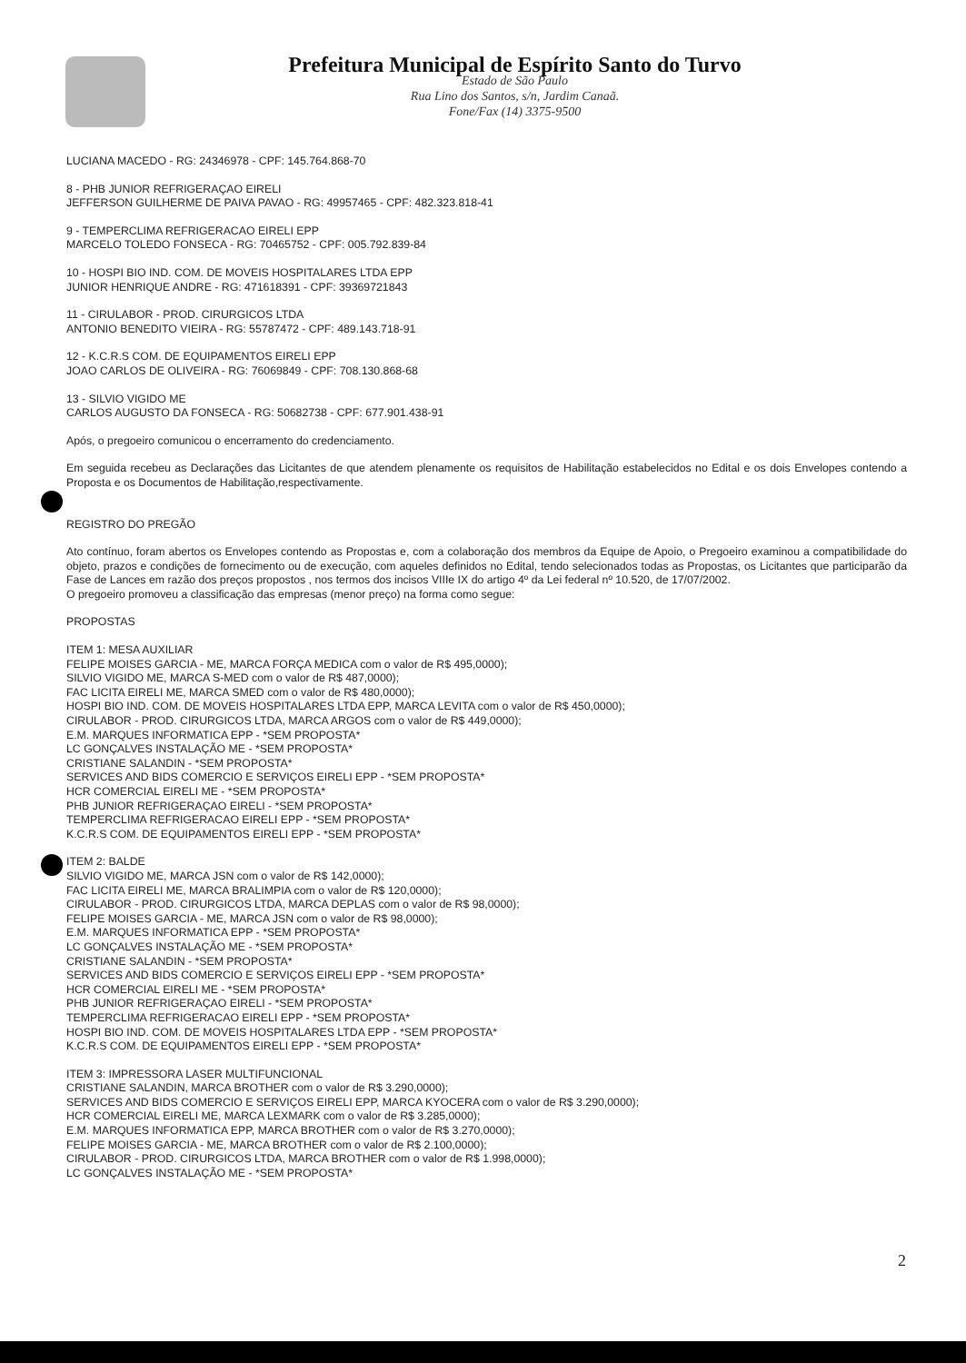Prefeitura Municipal de Espírito Santo do Turvo
Estado de São Paulo
Rua Lino dos Santos, s/n, Jardim Canaã.
Fone/Fax (14) 3375-9500
LUCIANA MACEDO - RG: 24346978 - CPF: 145.764.868-70
8 - PHB JUNIOR REFRIGERAÇAO EIRELI
JEFFERSON GUILHERME DE PAIVA PAVAO - RG: 49957465 - CPF: 482.323.818-41
9 - TEMPERCLIMA REFRIGERACAO EIRELI EPP
MARCELO TOLEDO FONSECA - RG: 70465752 - CPF: 005.792.839-84
10 - HOSPI BIO IND. COM. DE MOVEIS HOSPITALARES LTDA EPP
JUNIOR HENRIQUE ANDRE - RG: 471618391 - CPF: 39369721843
11 - CIRULABOR - PROD. CIRURGICOS LTDA
ANTONIO BENEDITO VIEIRA - RG: 55787472 - CPF: 489.143.718-91
12 - K.C.R.S COM. DE EQUIPAMENTOS EIRELI EPP
JOAO CARLOS DE OLIVEIRA - RG: 76069849 - CPF: 708.130.868-68
13 - SILVIO VIGIDO ME
CARLOS AUGUSTO DA FONSECA - RG: 50682738 - CPF: 677.901.438-91
Após, o pregoeiro comunicou o encerramento do credenciamento.
Em seguida recebeu as Declarações das Licitantes de que atendem plenamente os requisitos de Habilitação estabelecidos no Edital e os dois Envelopes contendo a Proposta e os Documentos de Habilitação,respectivamente.
REGISTRO DO PREGÃO
Ato contínuo, foram abertos os Envelopes contendo as Propostas e, com a colaboração dos membros da Equipe de Apoio, o Pregoeiro examinou a compatibilidade do objeto, prazos e condições de fornecimento ou de execução, com aqueles definidos no Edital, tendo selecionados todas as Propostas, os Licitantes que participarão da Fase de Lances em razão dos preços propostos , nos termos dos incisos VIIIe IX do artigo 4º da Lei federal nº 10.520, de 17/07/2002.
O pregoeiro promoveu a classificação das empresas (menor preço) na forma como segue:
PROPOSTAS
ITEM 1: MESA AUXILIAR
FELIPE MOISES GARCIA - ME, MARCA FORÇA MEDICA com o valor de R$ 495,0000);
SILVIO VIGIDO ME, MARCA S-MED com o valor de R$ 487,0000);
FAC LICITA EIRELI ME, MARCA SMED com o valor de R$ 480,0000);
HOSPI BIO IND. COM. DE MOVEIS HOSPITALARES LTDA EPP, MARCA LEVITA com o valor de R$ 450,0000);
CIRULABOR - PROD. CIRURGICOS LTDA, MARCA ARGOS com o valor de R$ 449,0000);
E.M. MARQUES INFORMATICA EPP - *SEM PROPOSTA*
LC GONÇALVES INSTALAÇÃO ME - *SEM PROPOSTA*
CRISTIANE SALANDIN - *SEM PROPOSTA*
SERVICES AND BIDS COMERCIO E SERVIÇOS EIRELI EPP - *SEM PROPOSTA*
HCR COMERCIAL EIRELI ME - *SEM PROPOSTA*
PHB JUNIOR REFRIGERAÇAO EIRELI - *SEM PROPOSTA*
TEMPERCLIMA REFRIGERACAO EIRELI EPP - *SEM PROPOSTA*
K.C.R.S COM. DE EQUIPAMENTOS EIRELI EPP - *SEM PROPOSTA*
ITEM 2: BALDE
SILVIO VIGIDO ME, MARCA JSN com o valor de R$ 142,0000);
FAC LICITA EIRELI ME, MARCA BRALIMPIA com o valor de R$ 120,0000);
CIRULABOR - PROD. CIRURGICOS LTDA, MARCA DEPLAS com o valor de R$ 98,0000);
FELIPE MOISES GARCIA - ME, MARCA JSN com o valor de R$ 98,0000);
E.M. MARQUES INFORMATICA EPP - *SEM PROPOSTA*
LC GONÇALVES INSTALAÇÃO ME - *SEM PROPOSTA*
CRISTIANE SALANDIN - *SEM PROPOSTA*
SERVICES AND BIDS COMERCIO E SERVIÇOS EIRELI EPP - *SEM PROPOSTA*
HCR COMERCIAL EIRELI ME - *SEM PROPOSTA*
PHB JUNIOR REFRIGERAÇAO EIRELI - *SEM PROPOSTA*
TEMPERCLIMA REFRIGERACAO EIRELI EPP - *SEM PROPOSTA*
HOSPI BIO IND. COM. DE MOVEIS HOSPITALARES LTDA EPP - *SEM PROPOSTA*
K.C.R.S COM. DE EQUIPAMENTOS EIRELI EPP - *SEM PROPOSTA*
ITEM 3: IMPRESSORA LASER MULTIFUNCIONAL
CRISTIANE SALANDIN, MARCA BROTHER com o valor de R$ 3.290,0000);
SERVICES AND BIDS COMERCIO E SERVIÇOS EIRELI EPP, MARCA KYOCERA com o valor de R$ 3.290,0000);
HCR COMERCIAL EIRELI ME, MARCA LEXMARK com o valor de R$ 3.285,0000);
E.M. MARQUES INFORMATICA EPP, MARCA BROTHER com o valor de R$ 3.270,0000);
FELIPE MOISES GARCIA - ME, MARCA BROTHER com o valor de R$ 2.100,0000);
CIRULABOR - PROD. CIRURGICOS LTDA, MARCA BROTHER com o valor de R$ 1.998,0000);
LC GONÇALVES INSTALAÇÃO ME - *SEM PROPOSTA*
2